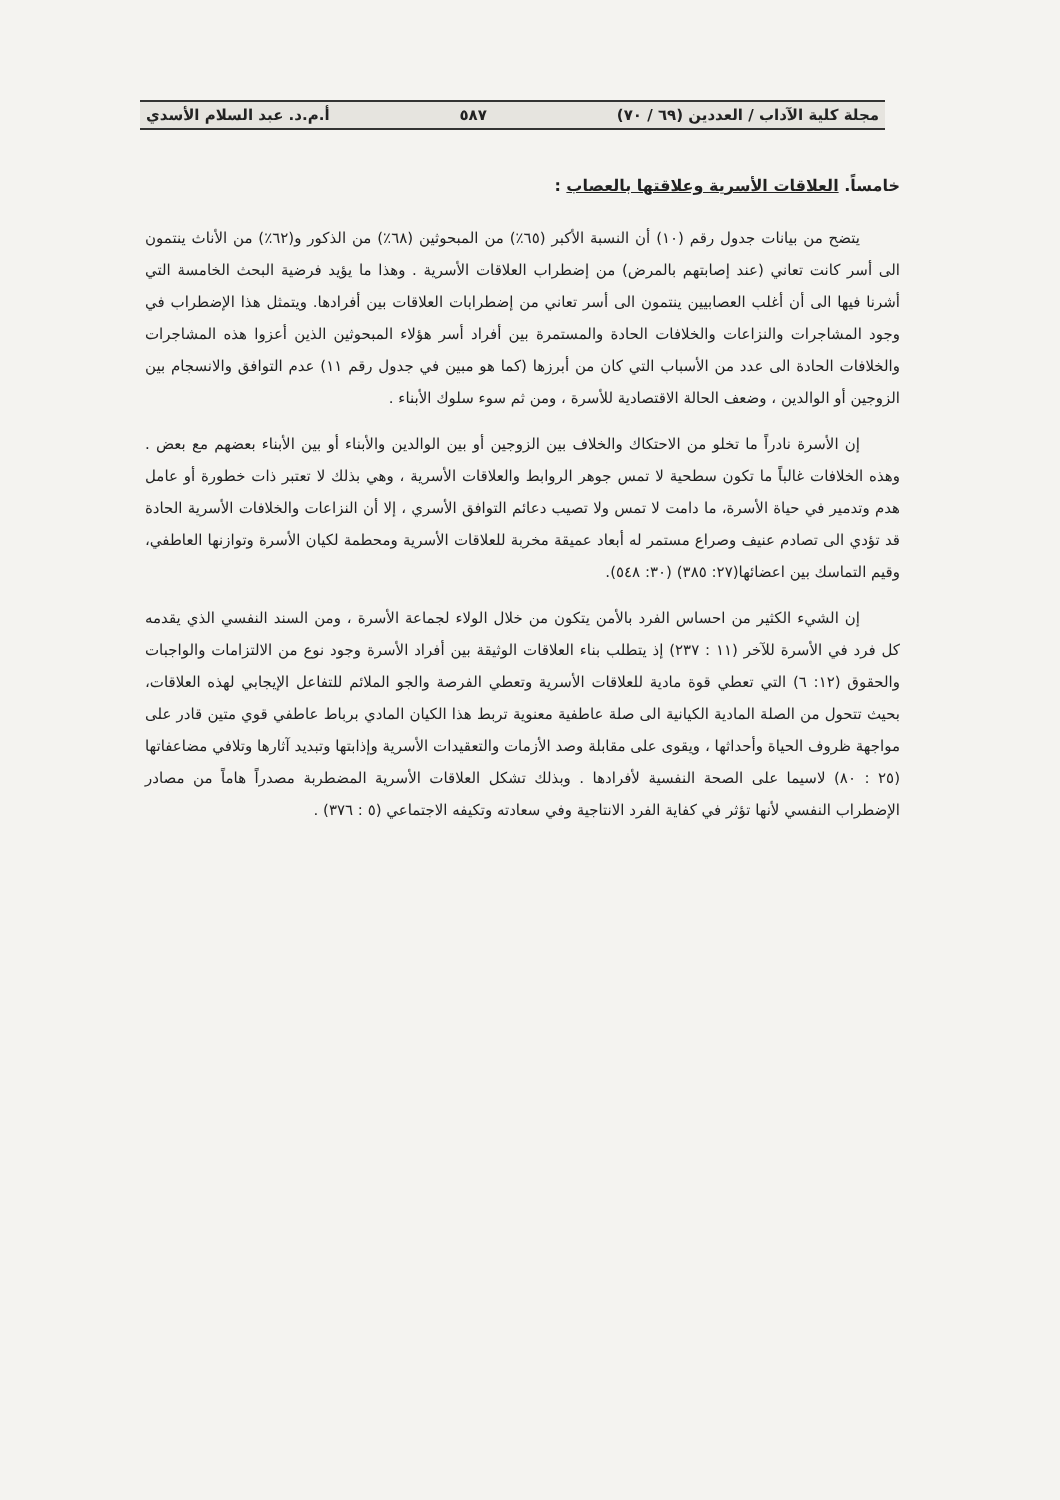مجلة كلية الآداب / العددين (٦٩ / ٧٠) ٥٨٧ أ.م.د. عبد السلام الأسدي
خامساً. العلاقات الأسرية وعلاقتها بالعصاب :
يتضح من بيانات جدول رقم (١٠) أن النسبة الأكبر (٦٥٪) من المبحوثين (٦٨٪) من الذكور و(٦٢٪) من الأناث ينتمون الى أسر كانت تعاني (عند إصابتهم بالمرض) من إضطراب العلاقات الأسرية . وهذا ما يؤيد فرضية البحث الخامسة التي أشرنا فيها الى أن أغلب العصابيين ينتمون الى أسر تعاني من إضطرابات العلاقات بين أفرادها. ويتمثل هذا الإضطراب في وجود المشاجرات والنزاعات والخلافات الحادة والمستمرة بين أفراد أسر هؤلاء المبحوثين الذين أعزوا هذه المشاجرات والخلافات الحادة الى عدد من الأسباب التي كان من أبرزها (كما هو مبين في جدول رقم ١١) عدم التوافق والانسجام بين الزوجين أو الوالدين ، وضعف الحالة الاقتصادية للأسرة ، ومن ثم سوء سلوك الأبناء .
إن الأسرة نادراً ما تخلو من الاحتكاك والخلاف بين الزوجين أو بين الوالدين والأبناء أو بين الأبناء بعضهم مع بعض . وهذه الخلافات غالباً ما تكون سطحية لا تمس جوهر الروابط والعلاقات الأسرية ، وهي بذلك لا تعتبر ذات خطورة أو عامل هدم وتدمير في حياة الأسرة، ما دامت لا تمس ولا تصيب دعائم التوافق الأسري ، إلا أن النزاعات والخلافات الأسرية الحادة قد تؤدي الى تصادم عنيف وصراع مستمر له أبعاد عميقة مخربة للعلاقات الأسرية ومحطمة لكيان الأسرة وتوازنها العاطفي، وقيم التماسك بين اعضائها(٢٧: ٣٨٥) (٣٠: ٥٤٨).
إن الشيء الكثير من احساس الفرد بالأمن يتكون من خلال الولاء لجماعة الأسرة ، ومن السند النفسي الذي يقدمه كل فرد في الأسرة للآخر (١١ : ٢٣٧) إذ يتطلب بناء العلاقات الوثيقة بين أفراد الأسرة وجود نوع من الالتزامات والواجبات والحقوق (١٢: ٦) التي تعطي قوة مادية للعلاقات الأسرية وتعطي الفرصة والجو الملائم للتفاعل الإيجابي لهذه العلاقات، بحيث تتحول من الصلة المادية الكيانية الى صلة عاطفية معنوية تربط هذا الكيان المادي برباط عاطفي قوي متين قادر على مواجهة ظروف الحياة وأحداثها ، ويقوى على مقابلة وصد الأزمات والتعقيدات الأسرية وإذابتها وتبديد آثارها وتلافي مضاعفاتها (٢٥ : ٨٠) لاسيما على الصحة النفسية لأفرادها . وبذلك تشكل العلاقات الأسرية المضطربة مصدراً هاماً من مصادر الإضطراب النفسي لأنها تؤثر في كفاية الفرد الانتاجية وفي سعادته وتكيفه الاجتماعي (٥ : ٣٧٦) .